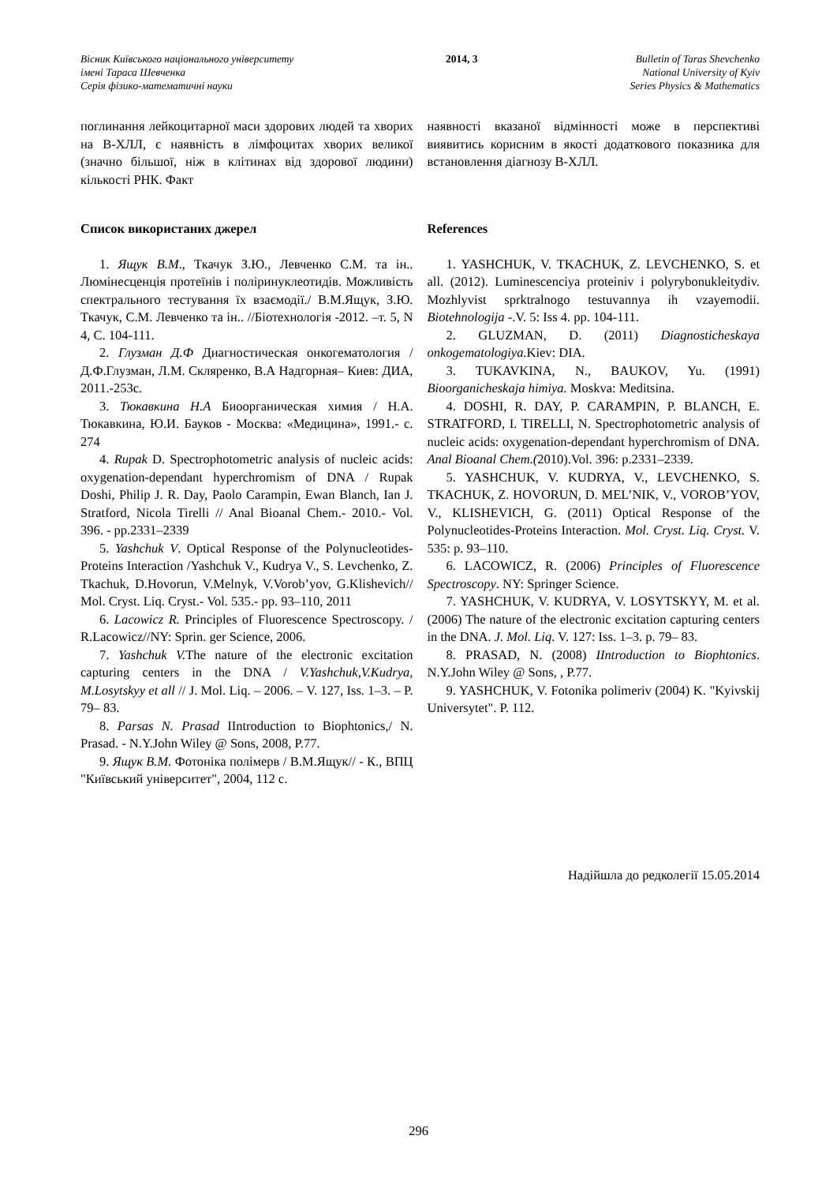Вісник Київського національного університету
імені Тараса Шевченка
Серія фізико-математичні науки
2014, 3 Bulletin of Taras Shevchenko
National University of Kyiv
Series Physics & Mathematics
поглинання лейкоцитарної маси здорових людей та хворих на В-ХЛЛ, є наявність в лімфоцитах хворих великої (значно більшої, ніж в клітинах від здорової людини) кількості РНК. Факт
наявності вказаної відмінності може в перспективі виявитись корисним в якості додаткового показника для встановлення діагнозу В-ХЛЛ.
Список використаних джерел
1. Ящук В.М., Ткачук З.Ю., Левченко С.М. та ін.. Люмінесценція протеїнів і поліринуклеотидів. Можливість спектрального тестування їх взаємодії./ В.М.Ящук, З.Ю. Ткачук, С.М. Левченко та ін.. //Біотехнологія -2012. –т. 5, N 4, С. 104-111.
2. Глузман Д.Ф Диагностическая онкогематология / Д.Ф.Глузман, Л.М. Скляренко, В.А Надгорная– Киев: ДИА, 2011.-253с.
3. Тюкавкина Н.А Биоорганическая химия / Н.А. Тюкавкина, Ю.И. Бауков - Москва: «Медицина», 1991.- с. 274
4. Rupak D. Spectrophotometric analysis of nucleic acids: oxygenation-dependant hyperchromism of DNA / Rupak Doshi, Philip J. R. Day, Paolo Carampin, Ewan Blanch, Ian J. Stratford, Nicola Tirelli // Anal Bioanal Chem.- 2010.- Vol. 396. - pp.2331–2339
5. Yashchuk V. Optical Response of the Polynucleotides-Proteins Interaction /Yashchuk V., Kudrya V., S. Levchenko, Z. Tkachuk, D.Hovorun, V.Melnyk, V.Vorob’yov, G.Klishevich// Mol. Cryst. Liq. Cryst.- Vol. 535.- pp. 93–110, 2011
6. Lacowicz R. Principles of Fluorescence Spectroscopy. / R.Lacowicz//NY: Sprin. ger Science, 2006.
7. Yashchuk V. The nature of the electronic excitation capturing centers in the DNA / V.Yashchuk,V.Kudrya, M.Losytskyy et all // J. Mol. Liq. – 2006. – V. 127, Iss. 1–3. – P. 79– 83.
8. Parsas N. Prasad IIntroduction to Biophtonics,/ N. Prasad. - N.Y.John Wiley @ Sons, 2008, P.77.
9. Ящук В.М. Фотоніка полімерв / В.М.Ящук// - К., ВПЦ "Київський університет", 2004, 112 с.
References
1. YASHCHUK, V. TKACHUK, Z. LEVCHENKO, S. et all. (2012). Luminescenciya proteiniv i polyrybonukleitydiv. Mozhlyvist sprktralnogo testuvannya ih vzayemodii. Biotehnologija -.V. 5: Iss 4. pp. 104-111.
2. GLUZMAN, D. (2011) Diagnosticheskaya onkogematologiya. Kiev: DIA.
3. TUKAVKINA, N., BAUKOV, Yu. (1991) Bioorganicheskaja himiya. Moskva: Meditsina.
4. DOSHI, R. DAY, P. CARAMPIN, P. BLANCH, E. STRATFORD, I. TIRELLI, N. Spectrophotometric analysis of nucleic acids: oxygenation-dependant hyperchromism of DNA. Anal Bioanal Chem.(2010).Vol. 396: p.2331–2339.
5. YASHCHUK, V. KUDRYA, V., LEVCHENKO, S. TKACHUK, Z. HOVORUN, D. MEL’NIK, V., VOROB’YOV, V., KLISHEVICH, G. (2011) Optical Response of the Polynucleotides-Proteins Interaction. Mol. Cryst. Liq. Cryst. V. 535: p. 93–110.
6. LACOWICZ, R. (2006) Principles of Fluorescence Spectroscopy. NY: Springer Science.
7. YASHCHUK, V. KUDRYA, V. LOSYTSKYY, M. et al. (2006) The nature of the electronic excitation capturing centers in the DNA. J. Mol. Liq. V. 127: Iss. 1–3. p. 79– 83.
8. PRASAD, N. (2008) IIntroduction to Biophtonics. N.Y.John Wiley @ Sons, , P.77.
9. YASHCHUK, V. Fotonika polimeriv (2004) K. "Kyivskij Universytet". P. 112.
Надійшла до редколегії 15.05.2014
296